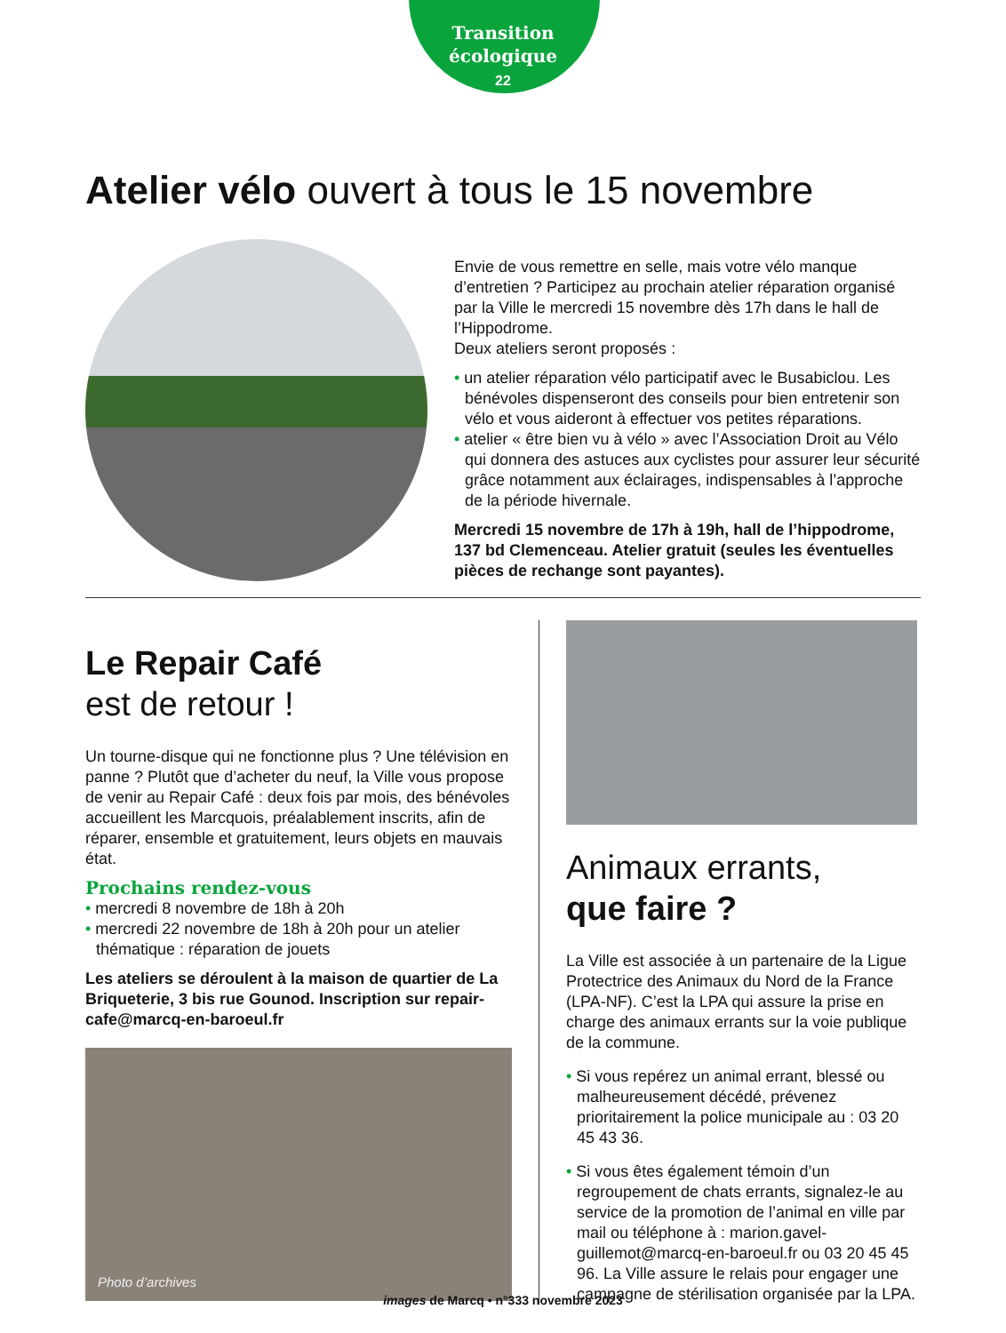Transition
écologique
22
Atelier vélo ouvert à tous le 15 novembre
Envie de vous remettre en selle, mais votre vélo manque d’entretien ? Participez au prochain atelier réparation organisé par la Ville le mercredi 15 novembre dès 17h dans le hall de l’Hippodrome.
Deux ateliers seront proposés :
• un atelier réparation vélo participatif avec le Busabiclou. Les bénévoles dispenseront des conseils pour bien entretenir son vélo et vous aideront à effectuer vos petites réparations.
• atelier « être bien vu à vélo » avec l’Association Droit au Vélo qui donnera des astuces aux cyclistes pour assurer leur sécurité grâce notamment aux éclairages, indispensables à l’approche de la période hivernale.
Mercredi 15 novembre de 17h à 19h, hall de l’hippodrome, 137 bd Clemenceau. Atelier gratuit (seules les éventuelles pièces de rechange sont payantes).
Le Repair Café
est de retour !
Un tourne-disque qui ne fonctionne plus ? Une télévision en panne ? Plutôt que d’acheter du neuf, la Ville vous propose de venir au Repair Café : deux fois par mois, des bénévoles accueillent les Marcquois, préalablement inscrits, afin de réparer, ensemble et gratuitement, leurs objets en mauvais état.
Prochains rendez-vous
• mercredi 8 novembre de 18h à 20h
• mercredi 22 novembre de 18h à 20h pour un atelier thématique : réparation de jouets
Les ateliers se déroulent à la maison de quartier de La Briqueterie, 3 bis rue Gounod. Inscription sur repair-cafe@marcq-en-baroeul.fr
Photo d’archives
Animaux errants,
que faire ?
La Ville est associée à un partenaire de la Ligue Protectrice des Animaux du Nord de la France (LPA-NF). C’est la LPA qui assure la prise en charge des animaux errants sur la voie publique de la commune.
• Si vous repérez un animal errant, blessé ou malheureusement décédé, prévenez prioritairement la police municipale au : 03 20 45 43 36.
• Si vous êtes également témoin d’un regroupement de chats errants, signalez-le au service de la promotion de l’animal en ville par mail ou téléphone à : marion.gavel-guillemot@marcq-en-baroeul.fr ou 03 20 45 45 96. La Ville assure le relais pour engager une campagne de stérilisation organisée par la LPA.
images de Marcq • n°333 novembre 2023